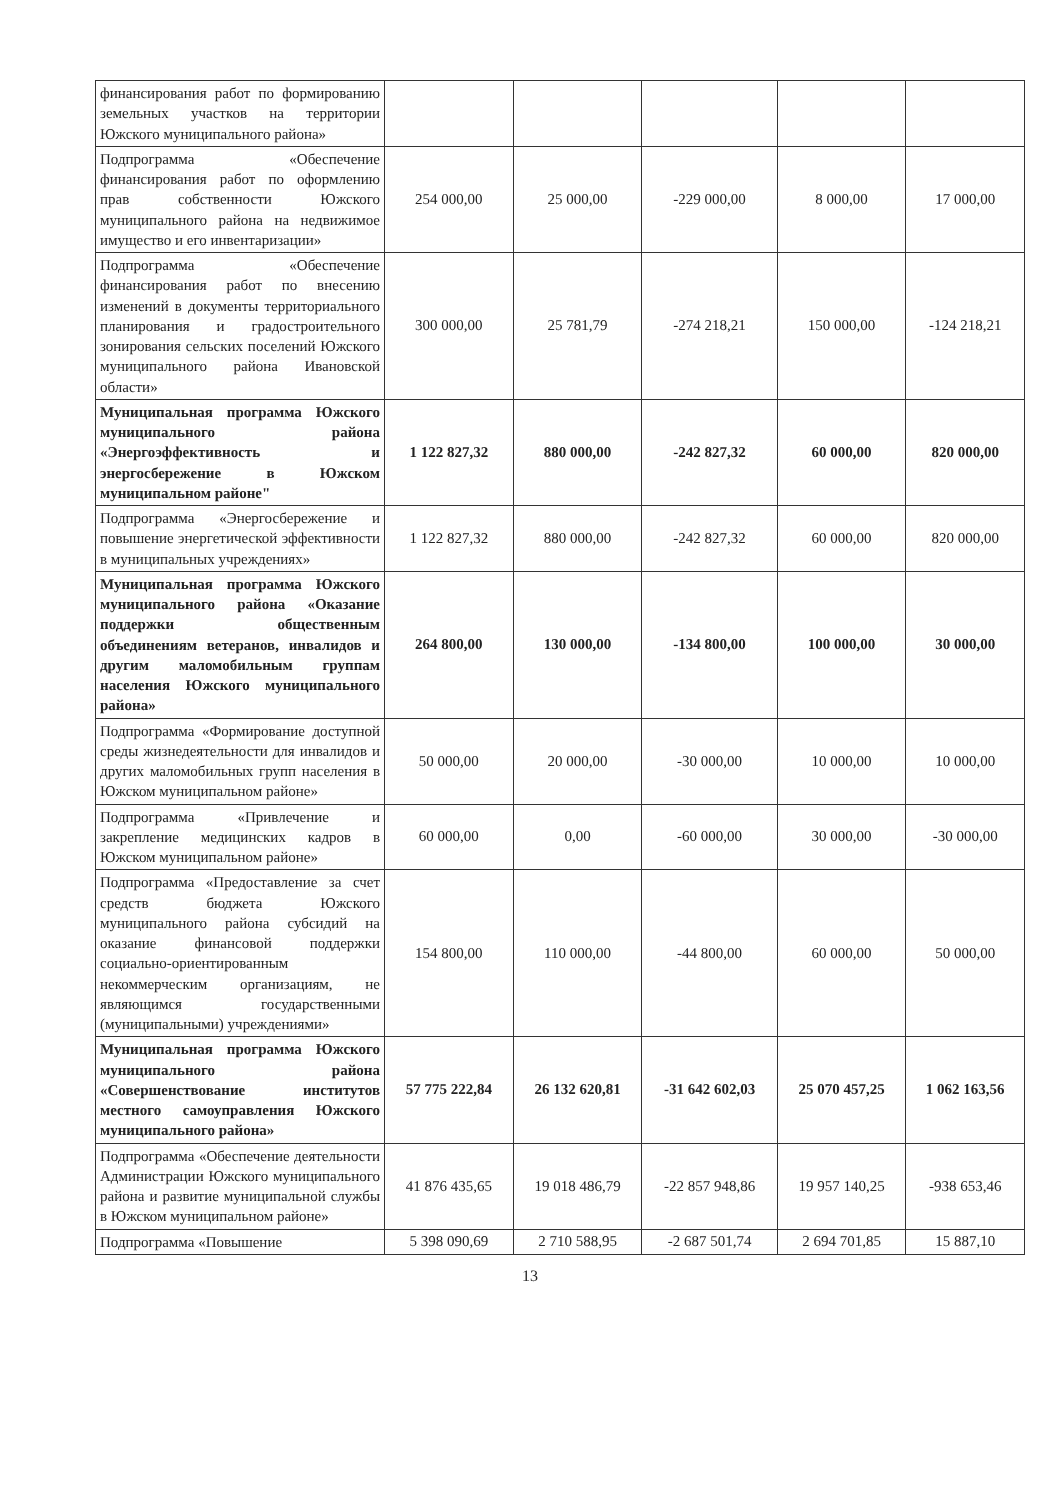| финансирования работ по формированию земельных участков на территории Южского муниципального района» | | | | | |
| Подпрограмма «Обеспечение финансирования работ по оформлению прав собственности Южского муниципального района на недвижимое имущество и его инвентаризации» | 254 000,00 | 25 000,00 | -229 000,00 | 8 000,00 | 17 000,00 |
| Подпрограмма «Обеспечение финансирования работ по внесению изменений в документы территориального планирования и градостроительного зонирования сельских поселений Южского муниципального района Ивановской области» | 300 000,00 | 25 781,79 | -274 218,21 | 150 000,00 | -124 218,21 |
| Муниципальная программа Южского муниципального района «Энергоэффективность и энергосбережение в Южском муниципальном районе" | 1 122 827,32 | 880 000,00 | -242 827,32 | 60 000,00 | 820 000,00 |
| Подпрограмма «Энергосбережение и повышение энергетической эффективности в муниципальных учреждениях» | 1 122 827,32 | 880 000,00 | -242 827,32 | 60 000,00 | 820 000,00 |
| Муниципальная программа Южского муниципального района «Оказание поддержки общественным объединениям ветеранов, инвалидов и другим маломобильным группам населения Южского муниципального района» | 264 800,00 | 130 000,00 | -134 800,00 | 100 000,00 | 30 000,00 |
| Подпрограмма «Формирование доступной среды жизнедеятельности для инвалидов и других маломобильных групп населения в Южском муниципальном районе» | 50 000,00 | 20 000,00 | -30 000,00 | 10 000,00 | 10 000,00 |
| Подпрограмма «Привлечение и закрепление медицинских кадров в Южском муниципальном районе» | 60 000,00 | 0,00 | -60 000,00 | 30 000,00 | -30 000,00 |
| Подпрограмма «Предоставление за счет средств бюджета Южского муниципального района субсидий на оказание финансовой поддержки социально-ориентированным некоммерческим организациям, не являющимся государственными (муниципальными) учреждениями» | 154 800,00 | 110 000,00 | -44 800,00 | 60 000,00 | 50 000,00 |
| Муниципальная программа Южского муниципального района «Совершенствование институтов местного самоуправления Южского муниципального района» | 57 775 222,84 | 26 132 620,81 | -31 642 602,03 | 25 070 457,25 | 1 062 163,56 |
| Подпрограмма «Обеспечение деятельности Администрации Южского муниципального района и развитие муниципальной службы в Южском муниципальном районе» | 41 876 435,65 | 19 018 486,79 | -22 857 948,86 | 19 957 140,25 | -938 653,46 |
| Подпрограмма «Повышение | 5 398 090,69 | 2 710 588,95 | -2 687 501,74 | 2 694 701,85 | 15 887,10 |
13